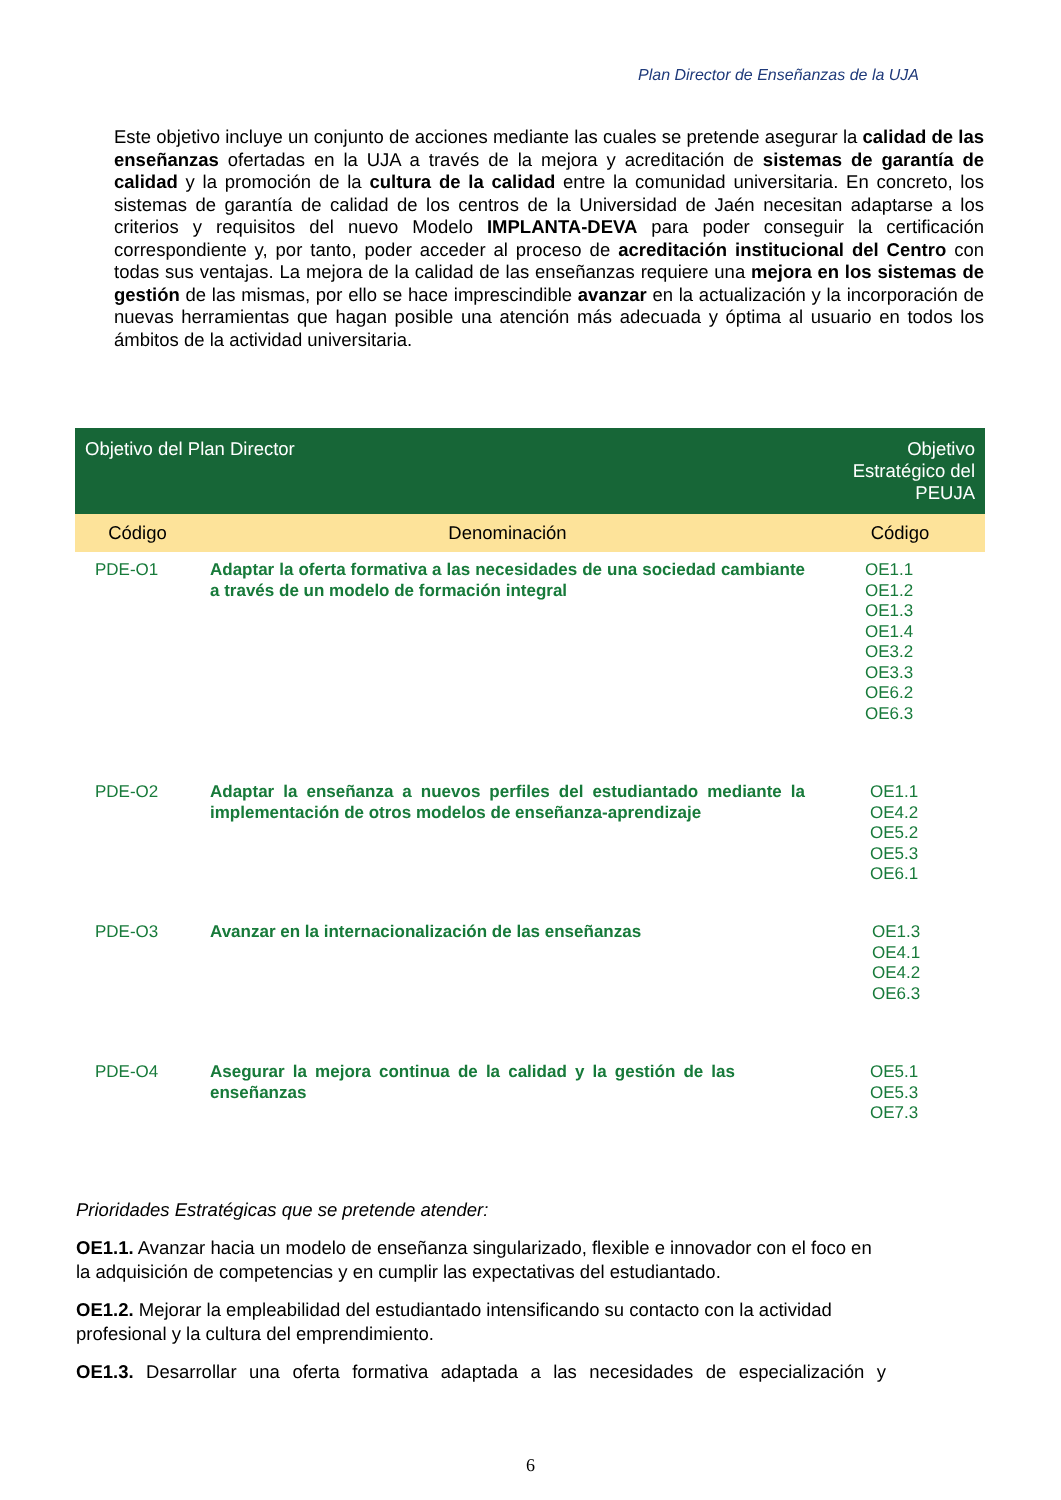Plan Director de Enseñanzas de la UJA
Este objetivo incluye un conjunto de acciones mediante las cuales se pretende asegurar la calidad de las enseñanzas ofertadas en la UJA a través de la mejora y acreditación de sistemas de garantía de calidad y la promoción de la cultura de la calidad entre la comunidad universitaria. En concreto, los sistemas de garantía de calidad de los centros de la Universidad de Jaén necesitan adaptarse a los criterios y requisitos del nuevo Modelo IMPLANTA-DEVA para poder conseguir la certificación correspondiente y, por tanto, poder acceder al proceso de acreditación institucional del Centro con todas sus ventajas. La mejora de la calidad de las enseñanzas requiere una mejora en los sistemas de gestión de las mismas, por ello se hace imprescindible avanzar en la actualización y la incorporación de nuevas herramientas que hagan posible una atención más adecuada y óptima al usuario en todos los ámbitos de la actividad universitaria.
| Objetivo del Plan Director | | Objetivo Estratégico del PEUJA |
| --- | --- | --- |
| Código | Denominación | Código |
| PDE-O1 | Adaptar la oferta formativa a las necesidades de una sociedad cambiante a través de un modelo de formación integral | OE1.1 OE1.2 OE1.3 OE1.4 OE3.2 OE3.3 OE6.2 OE6.3 |
| PDE-O2 | Adaptar la enseñanza a nuevos perfiles del estudiantado mediante la implementación de otros modelos de enseñanza-aprendizaje | OE1.1 OE4.2 OE5.2 OE5.3 OE6.1 |
| PDE-O3 | Avanzar en la internacionalización de las enseñanzas | OE1.3 OE4.1 OE4.2 OE6.3 |
| PDE-O4 | Asegurar la mejora continua de la calidad y la gestión de las enseñanzas | OE5.1 OE5.3 OE7.3 |
Prioridades Estratégicas que se pretende atender:
OE1.1. Avanzar hacia un modelo de enseñanza singularizado, flexible e innovador con el foco en la adquisición de competencias y en cumplir las expectativas del estudiantado.
OE1.2. Mejorar la empleabilidad del estudiantado intensificando su contacto con la actividad profesional y la cultura del emprendimiento.
OE1.3. Desarrollar una oferta formativa adaptada a las necesidades de especialización y
6